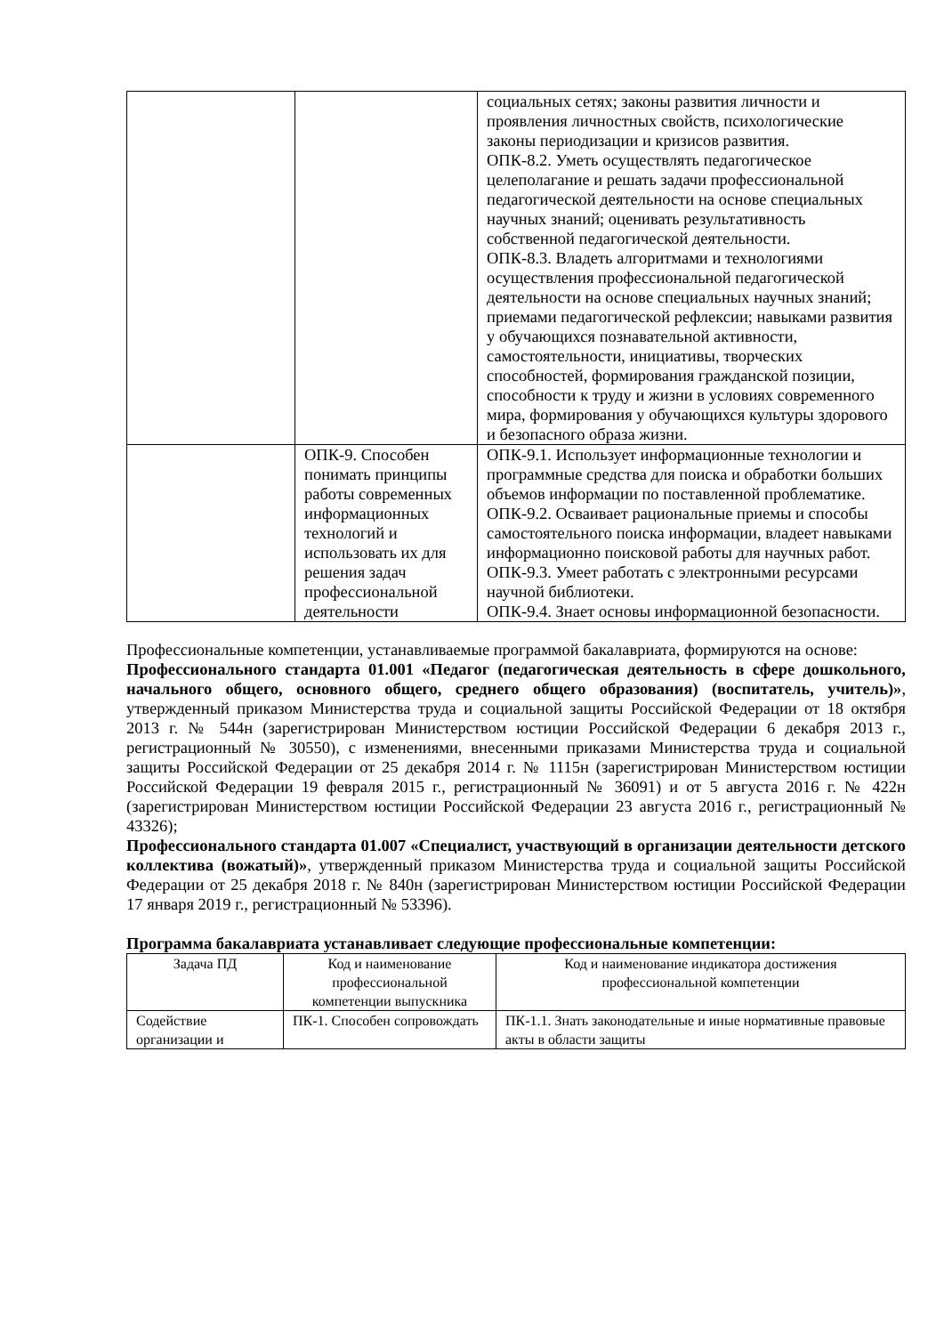| | | социальных сетях; законы развития личности и проявления личностных свойств, психологические законы периодизации и кризисов развития. ОПК-8.2. Уметь осуществлять педагогическое целеполагание и решать задачи профессиональной педагогической деятельности на основе специальных научных знаний; оценивать результативность собственной педагогической деятельности. ОПК-8.3. Владеть алгоритмами и технологиями осуществления профессиональной педагогической деятельности на основе специальных научных знаний; приемами педагогической рефлексии; навыками развития у обучающихся познавательной активности, самостоятельности, инициативы, творческих способностей, формирования гражданской позиции, способности к труду и жизни в условиях современного мира, формирования у обучающихся культуры здорового и безопасного образа жизни. |
| | ОПК-9. Способен понимать принципы работы современных информационных технологий и использовать их для решения задач профессиональной деятельности | ОПК-9.1. Использует информационные технологии и программные средства для поиска и обработки больших объемов информации по поставленной проблематике. ОПК-9.2. Осваивает рациональные приемы и способы самостоятельного поиска информации, владеет навыками информационно поисковой работы для научных работ. ОПК-9.3. Умеет работать с электронными ресурсами научной библиотеки. ОПК-9.4. Знает основы информационной безопасности. |
Профессиональные компетенции, устанавливаемые программой бакалавриата, формируются на основе:
Профессионального стандарта 01.001 «Педагог (педагогическая деятельность в сфере дошкольного, начального общего, основного общего, среднего общего образования) (воспитатель, учитель)», утвержденный приказом Министерства труда и социальной защиты Российской Федерации от 18 октября 2013 г. № 544н (зарегистрирован Министерством юстиции Российской Федерации 6 декабря 2013 г., регистрационный № 30550), с изменениями, внесенными приказами Министерства труда и социальной защиты Российской Федерации от 25 декабря 2014 г. № 1115н (зарегистрирован Министерством юстиции Российской Федерации 19 февраля 2015 г., регистрационный № 36091) и от 5 августа 2016 г. № 422н (зарегистрирован Министерством юстиции Российской Федерации 23 августа 2016 г., регистрационный № 43326);
Профессионального стандарта 01.007 «Специалист, участвующий в организации деятельности детского коллектива (вожатый)», утвержденный приказом Министерства труда и социальной защиты Российской Федерации от 25 декабря 2018 г. № 840н (зарегистрирован Министерством юстиции Российской Федерации 17 января 2019 г., регистрационный № 53396).
Программа бакалавриата устанавливает следующие профессиональные компетенции:
| Задача ПД | Код и наименование профессиональной компетенции выпускника | Код и наименование индикатора достижения профессиональной компетенции |
| --- | --- | --- |
| Содействие организации и | ПК-1. Способен сопровождать | ПК-1.1. Знать законодательные и иные нормативные правовые акты в области защиты |